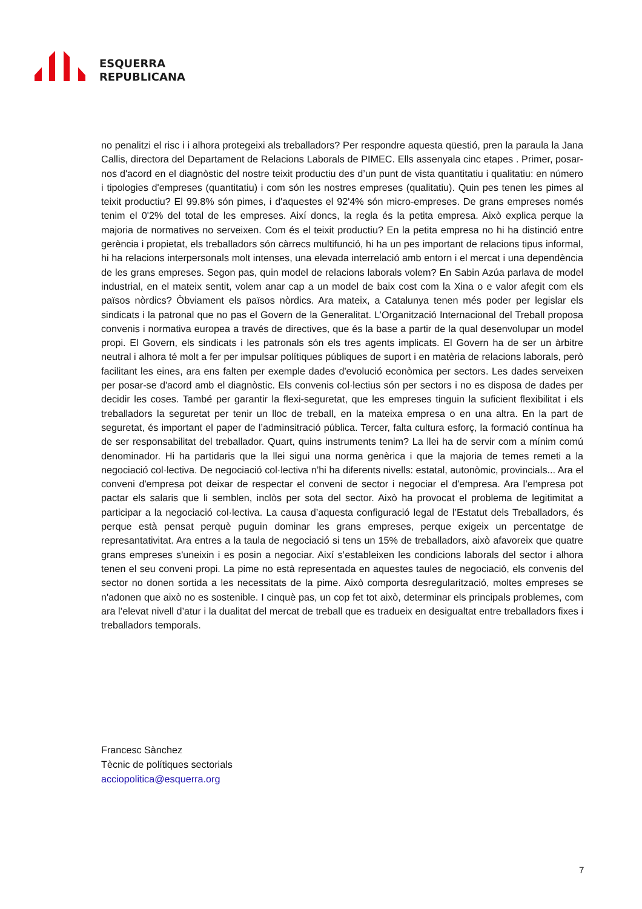ESQUERRA
REPUBLICANA
no penalitzi el risc i i alhora protegeixi als treballadors? Per respondre aquesta qüestió, pren la paraula la Jana Callis, directora del Departament de Relacions Laborals de PIMEC. Ells assenyala cinc etapes . Primer, posar-nos d'acord en el diagnòstic del nostre teixit productiu des d’un punt de vista quantitatiu i qualitatiu: en número i tipologies d'empreses (quantitatiu) i com són les nostres empreses (qualitatiu). Quin pes tenen les pimes al teixit productiu? El 99.8% són pimes, i d'aquestes el 92'4% són micro-empreses. De grans empreses només tenim el 0'2% del total de les empreses. Així doncs, la regla és la petita empresa. Això explica perque la majoria de normatives no serveixen. Com és el teixit productiu? En la petita empresa no hi ha distinció entre gerència i propietat, els treballadors són càrrecs multifunció, hi ha un pes important de relacions tipus informal, hi ha relacions interpersonals molt intenses, una elevada interrelació amb entorn i el mercat i una dependència de les grans empreses. Segon pas, quin model de relacions laborals volem? En Sabin Azúa parlava de model industrial, en el mateix sentit, volem anar cap a un model de baix cost com la Xina o e valor afegit com els països nòrdics? Òbviament els països nòrdics. Ara mateix, a Catalunya tenen més poder per legislar els sindicats i la patronal que no pas el Govern de la Generalitat. L’Organització Internacional del Treball proposa convenis i normativa europea a través de directives, que és la base a partir de la qual desenvolupar un model propi. El Govern, els sindicats i les patronals són els tres agents implicats. El Govern ha de ser un àrbitre neutral i alhora té molt a fer per impulsar polítiques públiques de suport i en matèria de relacions laborals, però facilitant les eines, ara ens falten per exemple dades d'evolució econòmica per sectors. Les dades serveixen per posar-se d'acord amb el diagnòstic. Els convenis col·lectius són per sectors i no es disposa de dades per decidir les coses. També per garantir la flexi-seguretat, que les empreses tinguin la suficient flexibilitat i els treballadors la seguretat per tenir un lloc de treball, en la mateixa empresa o en una altra. En la part de seguretat, és important el paper de l’adminsitració pública. Tercer, falta cultura esforç, la formació contínua ha de ser responsabilitat del treballador. Quart, quins instruments tenim? La llei ha de servir com a mínim comú denominador. Hi ha partidaris que la llei sigui una norma genèrica i que la majoria de temes remeti a la negociació col·lectiva. De negociació col·lectiva n’hi ha diferents nivells: estatal, autonòmic, provincials... Ara el conveni d'empresa pot deixar de respectar el conveni de sector i negociar el d'empresa. Ara l’empresa pot pactar els salaris que li semblen, inclòs per sota del sector. Això ha provocat el problema de legitimitat a participar a la negociació col·lectiva. La causa d’aquesta configuració legal de l’Estatut dels Treballadors, és perque està pensat perquè puguin dominar les grans empreses, perque exigeix un percentatge de represantativitat. Ara entres a la taula de negociació si tens un 15% de treballadors, això afavoreix que quatre grans empreses s'uneixin i es posin a negociar. Així s’estableixen les condicions laborals del sector i alhora tenen el seu conveni propi. La pime no està representada en aquestes taules de negociació, els convenis del sector no donen sortida a les necessitats de la pime. Això comporta desregularització, moltes empreses se n'adonen que això no es sostenible. I cinquè pas, un cop fet tot això, determinar els principals problemes, com ara l’elevat nivell d’atur i la dualitat del mercat de treball que es tradueix en desigualtat entre treballadors fixes i treballadors temporals.
Francesc Sànchez
Tècnic de polítiques sectorials
acciopolitica@esquerra.org
7